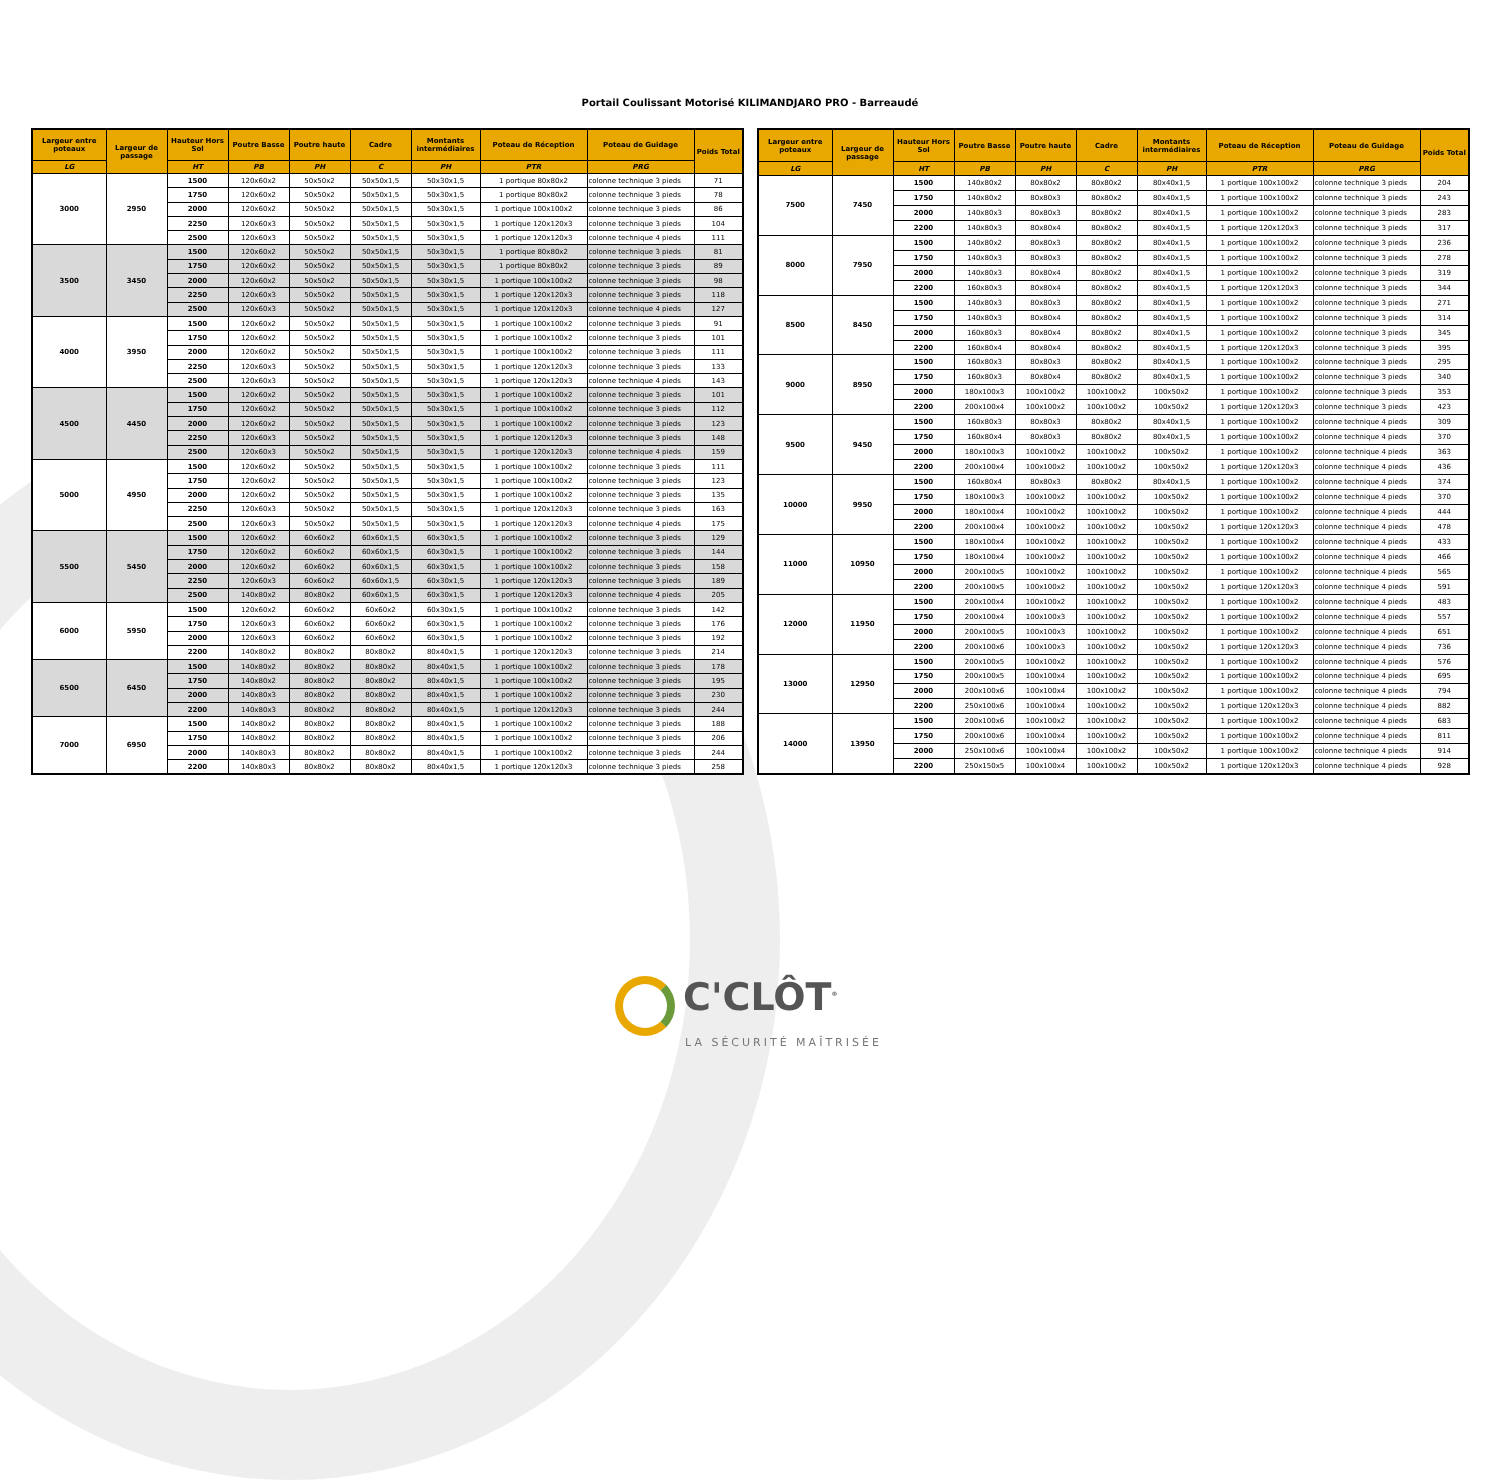Portail Coulissant Motorisé KILIMANDJARO PRO - Barreaudé
| Largeur entre poteaux | Largeur de passage | Hauteur Hors Sol | Poutre Basse | Poutre haute | Cadre | Montants intermédiaires | Poteau de Réception | Poteau de Guidage | Poids Total |
| --- | --- | --- | --- | --- | --- | --- | --- | --- | --- |
| LG | | HT | PB | PH | C | PH | PTR | PRG | |
| 3000 | 2950 | 1500 | 120x60x2 | 50x50x2 | 50x50x1,5 | 50x30x1,5 | 1 portique 80x80x2 | colonne technique 3 pieds | 71 |
| | | 1750 | 120x60x2 | 50x50x2 | 50x50x1,5 | 50x30x1,5 | 1 portique 80x80x2 | colonne technique 3 pieds | 78 |
| | | 2000 | 120x60x2 | 50x50x2 | 50x50x1,5 | 50x30x1,5 | 1 portique 100x100x2 | colonne technique 3 pieds | 86 |
| | | 2250 | 120x60x3 | 50x50x2 | 50x50x1,5 | 50x30x1,5 | 1 portique 120x120x3 | colonne technique 3 pieds | 104 |
| | | 2500 | 120x60x3 | 50x50x2 | 50x50x1,5 | 50x30x1,5 | 1 portique 120x120x3 | colonne technique 4 pieds | 111 |
| 3500 | 3450 | 1500 | 120x60x2 | 50x50x2 | 50x50x1,5 | 50x30x1,5 | 1 portique 80x80x2 | colonne technique 3 pieds | 81 |
| | | 1750 | 120x60x2 | 50x50x2 | 50x50x1,5 | 50x30x1,5 | 1 portique 80x80x2 | colonne technique 3 pieds | 89 |
| | | 2000 | 120x60x2 | 50x50x2 | 50x50x1,5 | 50x30x1,5 | 1 portique 100x100x2 | colonne technique 3 pieds | 98 |
| | | 2250 | 120x60x3 | 50x50x2 | 50x50x1,5 | 50x30x1,5 | 1 portique 120x120x3 | colonne technique 3 pieds | 118 |
| | | 2500 | 120x60x3 | 50x50x2 | 50x50x1,5 | 50x30x1,5 | 1 portique 120x120x3 | colonne technique 4 pieds | 127 |
| 4000 | 3950 | 1500 | 120x60x2 | 50x50x2 | 50x50x1,5 | 50x30x1,5 | 1 portique 100x100x2 | colonne technique 3 pieds | 91 |
| | | 1750 | 120x60x2 | 50x50x2 | 50x50x1,5 | 50x30x1,5 | 1 portique 100x100x2 | colonne technique 3 pieds | 101 |
| | | 2000 | 120x60x2 | 50x50x2 | 50x50x1,5 | 50x30x1,5 | 1 portique 100x100x2 | colonne technique 3 pieds | 111 |
| | | 2250 | 120x60x3 | 50x50x2 | 50x50x1,5 | 50x30x1,5 | 1 portique 120x120x3 | colonne technique 3 pieds | 133 |
| | | 2500 | 120x60x3 | 50x50x2 | 50x50x1,5 | 50x30x1,5 | 1 portique 120x120x3 | colonne technique 4 pieds | 143 |
| 4500 | 4450 | 1500 | 120x60x2 | 50x50x2 | 50x50x1,5 | 50x30x1,5 | 1 portique 100x100x2 | colonne technique 3 pieds | 101 |
| | | 1750 | 120x60x2 | 50x50x2 | 50x50x1,5 | 50x30x1,5 | 1 portique 100x100x2 | colonne technique 3 pieds | 112 |
| | | 2000 | 120x60x2 | 50x50x2 | 50x50x1,5 | 50x30x1,5 | 1 portique 100x100x2 | colonne technique 3 pieds | 123 |
| | | 2250 | 120x60x3 | 50x50x2 | 50x50x1,5 | 50x30x1,5 | 1 portique 120x120x3 | colonne technique 3 pieds | 148 |
| | | 2500 | 120x60x3 | 50x50x2 | 50x50x1,5 | 50x30x1,5 | 1 portique 120x120x3 | colonne technique 4 pieds | 159 |
| 5000 | 4950 | 1500 | 120x60x2 | 50x50x2 | 50x50x1,5 | 50x30x1,5 | 1 portique 100x100x2 | colonne technique 3 pieds | 111 |
| | | 1750 | 120x60x2 | 50x50x2 | 50x50x1,5 | 50x30x1,5 | 1 portique 100x100x2 | colonne technique 3 pieds | 123 |
| | | 2000 | 120x60x2 | 50x50x2 | 50x50x1,5 | 50x30x1,5 | 1 portique 100x100x2 | colonne technique 3 pieds | 135 |
| | | 2250 | 120x60x3 | 50x50x2 | 50x50x1,5 | 50x30x1,5 | 1 portique 120x120x3 | colonne technique 3 pieds | 163 |
| | | 2500 | 120x60x3 | 50x50x2 | 50x50x1,5 | 50x30x1,5 | 1 portique 120x120x3 | colonne technique 4 pieds | 175 |
| 5500 | 5450 | 1500 | 120x60x2 | 60x60x2 | 60x60x1,5 | 60x30x1,5 | 1 portique 100x100x2 | colonne technique 3 pieds | 129 |
| | | 1750 | 120x60x2 | 60x60x2 | 60x60x1,5 | 60x30x1,5 | 1 portique 100x100x2 | colonne technique 3 pieds | 144 |
| | | 2000 | 120x60x2 | 60x60x2 | 60x60x1,5 | 60x30x1,5 | 1 portique 100x100x2 | colonne technique 3 pieds | 158 |
| | | 2250 | 120x60x3 | 60x60x2 | 60x60x1,5 | 60x30x1,5 | 1 portique 120x120x3 | colonne technique 3 pieds | 189 |
| | | 2500 | 140x80x2 | 80x80x2 | 60x60x1,5 | 60x30x1,5 | 1 portique 120x120x3 | colonne technique 4 pieds | 205 |
| 6000 | 5950 | 1500 | 120x60x2 | 60x60x2 | 60x60x2 | 60x30x1,5 | 1 portique 100x100x2 | colonne technique 3 pieds | 142 |
| | | 1750 | 120x60x3 | 60x60x2 | 60x60x2 | 60x30x1,5 | 1 portique 100x100x2 | colonne technique 3 pieds | 176 |
| | | 2000 | 120x60x3 | 60x60x2 | 60x60x2 | 60x30x1,5 | 1 portique 100x100x2 | colonne technique 3 pieds | 192 |
| | | 2200 | 140x80x2 | 80x80x2 | 80x80x2 | 80x40x1,5 | 1 portique 120x120x3 | colonne technique 3 pieds | 214 |
| 6500 | 6450 | 1500 | 140x80x2 | 80x80x2 | 80x80x2 | 80x40x1,5 | 1 portique 100x100x2 | colonne technique 3 pieds | 178 |
| | | 1750 | 140x80x2 | 80x80x2 | 80x80x2 | 80x40x1,5 | 1 portique 100x100x2 | colonne technique 3 pieds | 195 |
| | | 2000 | 140x80x3 | 80x80x2 | 80x80x2 | 80x40x1,5 | 1 portique 100x100x2 | colonne technique 3 pieds | 230 |
| | | 2200 | 140x80x3 | 80x80x2 | 80x80x2 | 80x40x1,5 | 1 portique 120x120x3 | colonne technique 3 pieds | 244 |
| 7000 | 6950 | 1500 | 140x80x2 | 80x80x2 | 80x80x2 | 80x40x1,5 | 1 portique 100x100x2 | colonne technique 3 pieds | 188 |
| | | 1750 | 140x80x2 | 80x80x2 | 80x80x2 | 80x40x1,5 | 1 portique 100x100x2 | colonne technique 3 pieds | 206 |
| | | 2000 | 140x80x3 | 80x80x2 | 80x80x2 | 80x40x1,5 | 1 portique 100x100x2 | colonne technique 3 pieds | 244 |
| | | 2200 | 140x80x3 | 80x80x2 | 80x80x2 | 80x40x1,5 | 1 portique 120x120x3 | colonne technique 3 pieds | 258 |
| Largeur entre poteaux | Largeur de passage | Hauteur Hors Sol | Poutre Basse | Poutre haute | Cadre | Montants intermédiaires | Poteau de Réception | Poteau de Guidage | Poids Total |
| --- | --- | --- | --- | --- | --- | --- | --- | --- | --- |
| LG | | HT | PB | PH | C | PH | PTR | PRG | |
| 7500 | 7450 | 1500 | 140x80x2 | 80x80x2 | 80x80x2 | 80x40x1,5 | 1 portique 100x100x2 | colonne technique 3 pieds | 204 |
| | | 1750 | 140x80x2 | 80x80x3 | 80x80x2 | 80x40x1,5 | 1 portique 100x100x2 | colonne technique 3 pieds | 243 |
| | | 2000 | 140x80x3 | 80x80x3 | 80x80x2 | 80x40x1,5 | 1 portique 100x100x2 | colonne technique 3 pieds | 283 |
| | | 2200 | 140x80x3 | 80x80x4 | 80x80x2 | 80x40x1,5 | 1 portique 120x120x3 | colonne technique 3 pieds | 317 |
| 8000 | 7950 | 1500 | 140x80x2 | 80x80x3 | 80x80x2 | 80x40x1,5 | 1 portique 100x100x2 | colonne technique 3 pieds | 236 |
| | | 1750 | 140x80x3 | 80x80x3 | 80x80x2 | 80x40x1,5 | 1 portique 100x100x2 | colonne technique 3 pieds | 278 |
| | | 2000 | 140x80x3 | 80x80x4 | 80x80x2 | 80x40x1,5 | 1 portique 100x100x2 | colonne technique 3 pieds | 319 |
| | | 2200 | 160x80x3 | 80x80x4 | 80x80x2 | 80x40x1,5 | 1 portique 120x120x3 | colonne technique 3 pieds | 344 |
| 8500 | 8450 | 1500 | 140x80x3 | 80x80x3 | 80x80x2 | 80x40x1,5 | 1 portique 100x100x2 | colonne technique 3 pieds | 271 |
| | | 1750 | 140x80x3 | 80x80x4 | 80x80x2 | 80x40x1,5 | 1 portique 100x100x2 | colonne technique 3 pieds | 314 |
| | | 2000 | 160x80x3 | 80x80x4 | 80x80x2 | 80x40x1,5 | 1 portique 100x100x2 | colonne technique 3 pieds | 345 |
| | | 2200 | 160x80x4 | 80x80x4 | 80x80x2 | 80x40x1,5 | 1 portique 120x120x3 | colonne technique 3 pieds | 395 |
| 9000 | 8950 | 1500 | 160x80x3 | 80x80x3 | 80x80x2 | 80x40x1,5 | 1 portique 100x100x2 | colonne technique 3 pieds | 295 |
| | | 1750 | 160x80x3 | 80x80x4 | 80x80x2 | 80x40x1,5 | 1 portique 100x100x2 | colonne technique 3 pieds | 340 |
| | | 2000 | 180x100x3 | 100x100x2 | 100x100x2 | 100x50x2 | 1 portique 100x100x2 | colonne technique 3 pieds | 353 |
| | | 2200 | 200x100x4 | 100x100x2 | 100x100x2 | 100x50x2 | 1 portique 120x120x3 | colonne technique 3 pieds | 423 |
| 9500 | 9450 | 1500 | 160x80x3 | 80x80x3 | 80x80x2 | 80x40x1,5 | 1 portique 100x100x2 | colonne technique 4 pieds | 309 |
| | | 1750 | 160x80x4 | 80x80x3 | 80x80x2 | 80x40x1,5 | 1 portique 100x100x2 | colonne technique 4 pieds | 370 |
| | | 2000 | 180x100x3 | 100x100x2 | 100x100x2 | 100x50x2 | 1 portique 100x100x2 | colonne technique 4 pieds | 363 |
| | | 2200 | 200x100x4 | 100x100x2 | 100x100x2 | 100x50x2 | 1 portique 120x120x3 | colonne technique 4 pieds | 436 |
| 10000 | 9950 | 1500 | 160x80x4 | 80x80x3 | 80x80x2 | 80x40x1,5 | 1 portique 100x100x2 | colonne technique 4 pieds | 374 |
| | | 1750 | 180x100x3 | 100x100x2 | 100x100x2 | 100x50x2 | 1 portique 100x100x2 | colonne technique 4 pieds | 370 |
| | | 2000 | 180x100x4 | 100x100x2 | 100x100x2 | 100x50x2 | 1 portique 100x100x2 | colonne technique 4 pieds | 444 |
| | | 2200 | 200x100x4 | 100x100x2 | 100x100x2 | 100x50x2 | 1 portique 120x120x3 | colonne technique 4 pieds | 478 |
| 11000 | 10950 | 1500 | 180x100x4 | 100x100x2 | 100x100x2 | 100x50x2 | 1 portique 100x100x2 | colonne technique 4 pieds | 433 |
| | | 1750 | 180x100x4 | 100x100x2 | 100x100x2 | 100x50x2 | 1 portique 100x100x2 | colonne technique 4 pieds | 466 |
| | | 2000 | 200x100x5 | 100x100x2 | 100x100x2 | 100x50x2 | 1 portique 100x100x2 | colonne technique 4 pieds | 565 |
| | | 2200 | 200x100x5 | 100x100x2 | 100x100x2 | 100x50x2 | 1 portique 120x120x3 | colonne technique 4 pieds | 591 |
| 12000 | 11950 | 1500 | 200x100x4 | 100x100x2 | 100x100x2 | 100x50x2 | 1 portique 100x100x2 | colonne technique 4 pieds | 483 |
| | | 1750 | 200x100x4 | 100x100x3 | 100x100x2 | 100x50x2 | 1 portique 100x100x2 | colonne technique 4 pieds | 557 |
| | | 2000 | 200x100x5 | 100x100x3 | 100x100x2 | 100x50x2 | 1 portique 100x100x2 | colonne technique 4 pieds | 651 |
| | | 2200 | 200x100x6 | 100x100x3 | 100x100x2 | 100x50x2 | 1 portique 120x120x3 | colonne technique 4 pieds | 736 |
| 13000 | 12950 | 1500 | 200x100x5 | 100x100x2 | 100x100x2 | 100x50x2 | 1 portique 100x100x2 | colonne technique 4 pieds | 576 |
| | | 1750 | 200x100x5 | 100x100x4 | 100x100x2 | 100x50x2 | 1 portique 100x100x2 | colonne technique 4 pieds | 695 |
| | | 2000 | 200x100x6 | 100x100x4 | 100x100x2 | 100x50x2 | 1 portique 100x100x2 | colonne technique 4 pieds | 794 |
| | | 2200 | 250x100x6 | 100x100x4 | 100x100x2 | 100x50x2 | 1 portique 120x120x3 | colonne technique 4 pieds | 882 |
| 14000 | 13950 | 1500 | 200x100x6 | 100x100x2 | 100x100x2 | 100x50x2 | 1 portique 100x100x2 | colonne technique 4 pieds | 683 |
| | | 1750 | 200x100x6 | 100x100x4 | 100x100x2 | 100x50x2 | 1 portique 100x100x2 | colonne technique 4 pieds | 811 |
| | | 2000 | 250x100x6 | 100x100x4 | 100x100x2 | 100x50x2 | 1 portique 100x100x2 | colonne technique 4 pieds | 914 |
| | | 2200 | 250x150x5 | 100x100x4 | 100x100x2 | 100x50x2 | 1 portique 120x120x3 | colonne technique 4 pieds | 928 |
C'CLÔT<sup>®</sup>
LA SÉCURITÉ MAÎTRISÉE